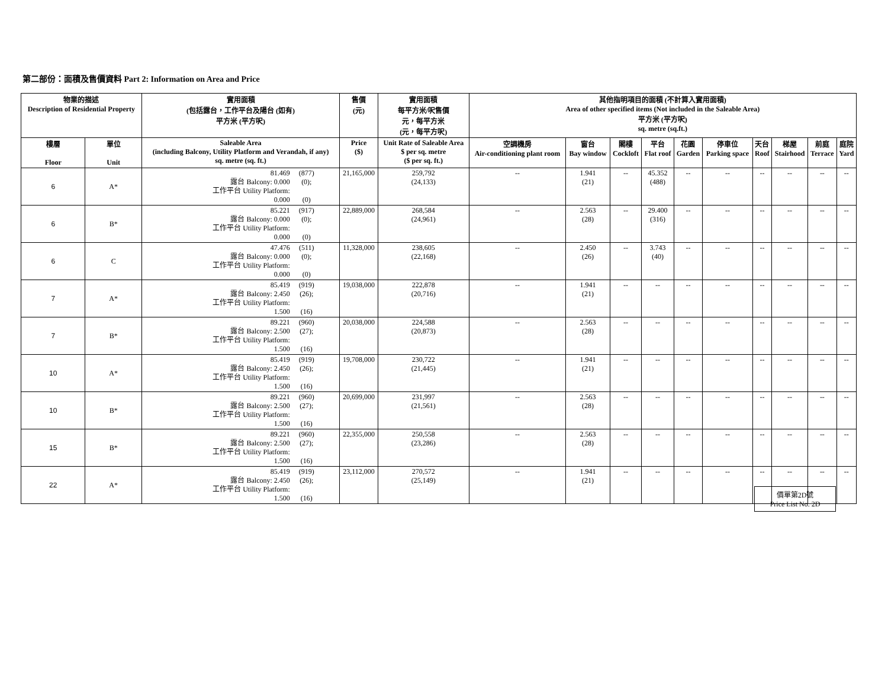第二部份：面積及售價資料 Part 2: Information on Area and Price
| 物業的描述 Description of Residential Property | | 實用面積 (包括露台，工作平台及陽台 (如有) 平方米 (平方呎) | 售價 (元) | 實用面積 每平方米/呎售價 元，每平方米 (元，每平方呎) | 其他指明項目的面積 (不計算入實用面積) Area of other specified items (Not included in the Saleable Area) 平方米 (平方呎) sq. metre (sq.ft.) | | | | | | | | | |
| --- | --- | --- | --- | --- | --- | --- | --- | --- | --- | --- | --- | --- | --- | --- |
| 樓層 Floor | 單位 Unit | Saleable Area (including Balcony, Utility Platform and Verandah, if any) sq. metre (sq. ft.) | Price ($) | Unit Rate of Saleable Area $ per sq. metre ($ per sq. ft.) | 空調機房 Air-conditioning plant room | 窗台 Bay window | 閣樓 Cockloft | 平台 Flat roof | 花園 Garden | 停車位 Parking space | 天台 Roof | 梯屋 Stairhood | 前庭 Terrace | 庭院 Yard |
| 6 | A* | 81.469 (877) 露台 Balcony: 0.000 (0); 工作平台 Utility Platform: 0.000 (0) | 21,165,000 | 259,792 (24,133) | -- | 1.941 (21) | -- | 45.352 (488) | -- | -- | -- | -- | -- | -- |
| 6 | B* | 85.221 (917) 露台 Balcony: 0.000 (0); 工作平台 Utility Platform: 0.000 (0) | 22,889,000 | 268,584 (24,961) | -- | 2.563 (28) | -- | 29.400 (316) | -- | -- | -- | -- | -- | -- |
| 6 | C | 47.476 (511) 露台 Balcony: 0.000 (0); 工作平台 Utility Platform: 0.000 (0) | 11,328,000 | 238,605 (22,168) | -- | 2.450 (26) | -- | 3.743 (40) | -- | -- | -- | -- | -- | -- |
| 7 | A* | 85.419 (919) 露台 Balcony: 2.450 (26); 工作平台 Utility Platform: 1.500 (16) | 19,038,000 | 222,878 (20,716) | -- | 1.941 (21) | -- | -- | -- | -- | -- | -- | -- | -- |
| 7 | B* | 89.221 (960) 露台 Balcony: 2.500 (27); 工作平台 Utility Platform: 1.500 (16) | 20,038,000 | 224,588 (20,873) | -- | 2.563 (28) | -- | -- | -- | -- | -- | -- | -- | -- |
| 10 | A* | 85.419 (919) 露台 Balcony: 2.450 (26); 工作平台 Utility Platform: 1.500 (16) | 19,708,000 | 230,722 (21,445) | -- | 1.941 (21) | -- | -- | -- | -- | -- | -- | -- | -- |
| 10 | B* | 89.221 (960) 露台 Balcony: 2.500 (27); 工作平台 Utility Platform: 1.500 (16) | 20,699,000 | 231,997 (21,561) | -- | 2.563 (28) | -- | -- | -- | -- | -- | -- | -- | -- |
| 15 | B* | 89.221 (960) 露台 Balcony: 2.500 (27); 工作平台 Utility Platform: 1.500 (16) | 22,355,000 | 250,558 (23,286) | -- | 2.563 (28) | -- | -- | -- | -- | -- | -- | -- | -- |
| 22 | A* | 85.419 (919) 露台 Balcony: 2.450 (26); 工作平台 Utility Platform: 1.500 (16) | 23,112,000 | 270,572 (25,149) | -- | 1.941 (21) | -- | -- | -- | -- | -- | -- | -- | -- |
價單第2D號
Price List No. 2D